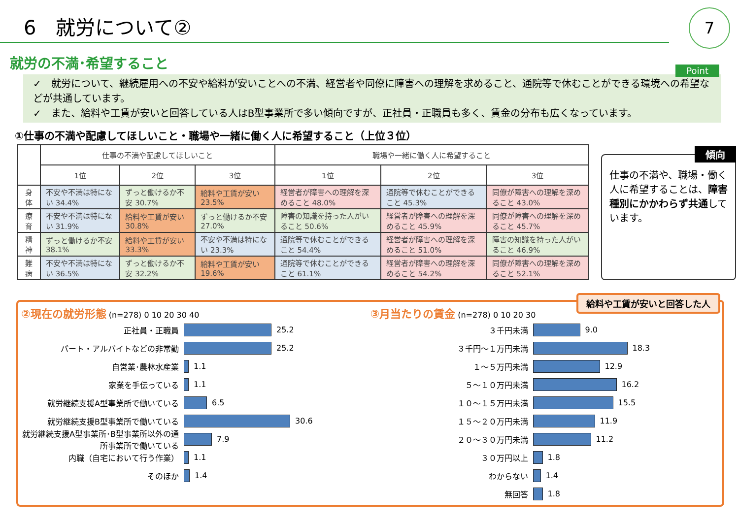6　就労について②
7
就労の不満･希望すること
Point
✓　就労について、継続雇用への不安や給料が安いことへの不満、経営者や同僚に障害への理解を求めること、通院等で休むことができる環境への希望などが共通しています。
✓　また、給料や工賃が安いと回答している人はB型事業所で多い傾向ですが、正社員・正職員も多く、賃金の分布も広くなっています。
①仕事の不満や配慮してほしいこと・職場や一緒に働く人に希望すること（上位３位）
| | 仕事の不満や配慮してほしいこと | | | 職場や一緒に働く人に希望すること | | |
| --- | --- | --- | --- | --- | --- | --- |
| | 1位 | 2位 | 3位 | 1位 | 2位 | 3位 |
| 身体 | 不安や不満は特にない 34.4% | ずっと働けるか不安 30.7% | 給料や工賃が安い 23.5% | 経営者が障害への理解を深めること 48.0% | 通院等で休むことができること 45.3% | 同僚が障害への理解を深めること 43.0% |
| 療育 | 不安や不満は特にない 31.9% | 給料や工賃が安い 30.8% | ずっと働けるか不安 27.0% | 障害の知識を持った人がいること 50.6% | 経営者が障害への理解を深めること 45.9% | 同僚が障害への理解を深めること 45.7% |
| 精神 | ずっと働けるか不安 38.1% | 給料や工賃が安い 33.3% | 不安や不満は特にない 23.3% | 通院等で休むことができること 54.4% | 経営者が障害への理解を深めること 51.0% | 障害の知識を持った人がいること 46.9% |
| 難病 | 不安や不満は特にない 36.5% | ずっと働けるか不安 32.2% | 給料や工賃が安い 19.6% | 通院等で休むことができること 61.1% | 経営者が障害への理解を深めること 54.2% | 同僚が障害への理解を深めること 52.1% |
傾向
仕事の不満や、職場・働く人に希望することは、障害種別にかかわらず共通しています。
給料や工賃が安いと回答した人
②現在の就労形態 (n=278) 0 10 20 30 40
正社員・正職員 25.2
パート・アルバイトなどの非常勤 25.2
自営業･農林水産業 1.1
家業を手伝っている 1.1
就労継続支援A型事業所で働いている 6.5
就労継続支援B型事業所で働いている 30.6
就労継続支援A型事業所･B型事業所以外の通所事業所で働いている 7.9
内職（自宅において行う作業） 1.1
そのほか 1.4
③月当たりの賃金 (n=278) 0 10 20 30
３千円未満 9.0
３千円～１万円未満 18.3
１～５万円未満 12.9
５～１０万円未満 16.2
１０～１５万円未満 15.5
１５～２０万円未満 11.9
２０～３０万円未満 11.2
３０万円以上 1.8
わからない 1.4
無回答 1.8